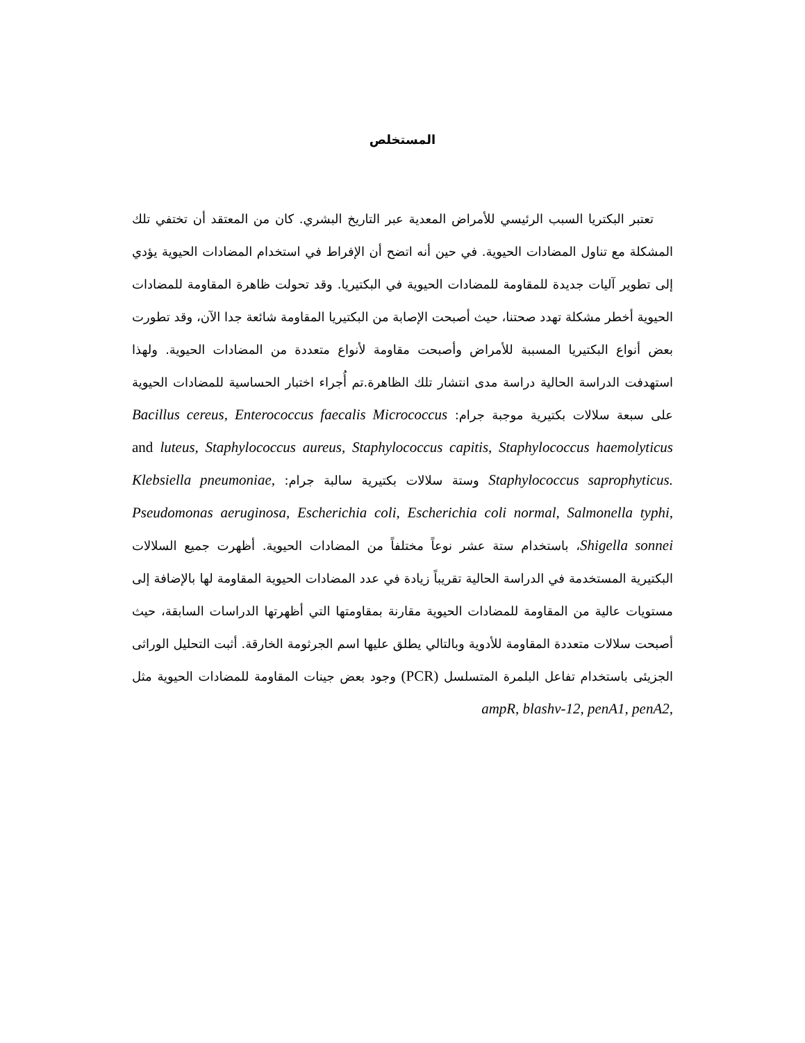المستخلص
تعتبر البكتريا السبب الرئيسي للأمراض المعدية عبر التاريخ البشري. كان من المعتقد أن تختفي تلك المشكلة مع تناول المضادات الحيوية. في حين أنه اتضح أن الإفراط في استخدام المضادات الحيوية يؤدي إلى تطوير آليات جديدة للمقاومة للمضادات الحيوية في البكتيريا. وقد تحولت ظاهرة المقاومة للمضادات الحيوية أخطر مشكلة تهدد صحتنا، حيث أصبحت الإصابة من البكتيريا المقاومة شائعة جدا الآن، وقد تطورت بعض أنواع البكتيريا المسببة للأمراض وأصبحت مقاومة لأنواع متعددة من المضادات الحيوية. ولهذا استهدفت الدراسة الحالية دراسة مدى انتشار تلك الظاهرة.تم أُجراء اختبار الحساسية للمضادات الحيوية على سبعة سلالات بكتيرية موجبة جرام: Bacillus cereus, Enterococcus faecalis Micrococcus luteus, Staphylococcus aureus, Staphylococcus capitis, Staphylococcus haemolyticus and Staphylococcus saprophyticus. وستة سلالات بكتيرية سالبة جرام: Klebsiella pneumoniae, Pseudomonas aeruginosa, Escherichia coli, Escherichia coli normal, Salmonella typhi, Shigella sonnei، باستخدام ستة عشر نوعاً مختلفاً من المضادات الحيوية. أظهرت جميع السلالات البكتيرية المستخدمة في الدراسة الحالية تقريباً زيادة في عدد المضادات الحيوية المقاومة لها بالإضافة إلى مستويات عالية من المقاومة للمضادات الحيوية مقارنة بمقاومتها التي أظهرتها الدراسات السابقة، حيث أصبحت سلالات متعددة المقاومة للأدوية وبالتالي يطلق عليها اسم الجرثومة الخارقة. أثبت التحليل الوراثى الجزيئى باستخدام تفاعل البلمرة المتسلسل (PCR) وجود بعض جينات المقاومة للمضادات الحيوية مثل ampR, blashv-12, penA1, penA2,